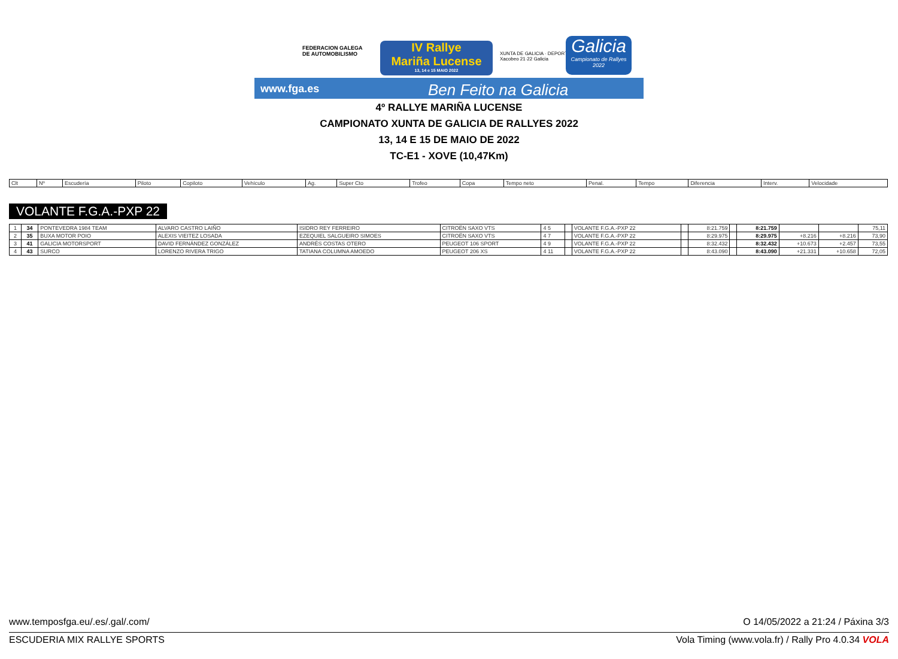FEDERACION GALEGA
DE AUTOMOBILISMO
IV Rallye
Mariña Lucense
13, 14 e 15 MAIO 2022
XUNTA DE GALICIA · DEPORTE GALEGO
Xacobeo 21·22 Galicia
Galicia
Campionato de Rallyes 2022
www.fga.es Ben Feito na Galicia
4º RALLYE MARIÑA LUCENSE
CAMPIONATO XUNTA DE GALICIA DE RALLYES 2022
13, 14 E 15 DE MAIO DE 2022
TC-E1 - XOVE (10,47Km)
| Clt | Nº | Escudería | Piloto | Copiloto | Vehículo | Ag. | Super Cto | Trofeo | Copa | Tempo neto | Penal. | Tempo | Diferencia | Interv. | Velocidade |
| --- | --- | --- | --- | --- | --- | --- | --- | --- | --- | --- | --- | --- | --- | --- | --- |
VOLANTE F.G.A.-PXP 22
| 1 | 34 | PONTEVEDRA 1984 TEAM | ALVARO CASTRO LAIÑO | ISIDRO REY FERREIRO | CITROËN SAXO VTS | 4 5 | | VOLANTE F.G.A.-PXP 22 | | 8:21.759 | | 8:21.759 | | | 75,11 |
| 2 | 35 | BUXA MOTOR POIO | ALEXIS VIEITEZ LOSADA | EZEQUIEL SALGUEIRO SIMOES | CITROËN SAXO VTS | 4 7 | | VOLANTE F.G.A.-PXP 22 | | 8:29.975 | | 8:29.975 | +8.216 | +8.216 | 73,90 |
| 3 | 41 | GALICIA MOTORSPORT | DAVID FERNÁNDEZ GONZÁLEZ | ANDRÉS COSTAS OTERO | PEUGEOT 106 SPORT | 4 9 | | VOLANTE F.G.A.-PXP 22 | | 8:32.432 | | 8:32.432 | +10.673 | +2.457 | 73,55 |
| 4 | 43 | SURCO | LORENZO RIVERA TRIGO | TATIANA COLUMNA AMOEDO | PEUGEOT 206 XS | 4 11 | | VOLANTE F.G.A.-PXP 22 | | 8:43.090 | | 8:43.090 | +21.331 | +10.658 | 72,05 |
www.temposfga.eu/.es/.gal/.com/ O 14/05/2022 a 21:24 / Páxina 3/3
ESCUDERIA MIX RALLYE SPORTS Vola Timing (www.vola.fr) / Rally Pro 4.0.34 VOLA